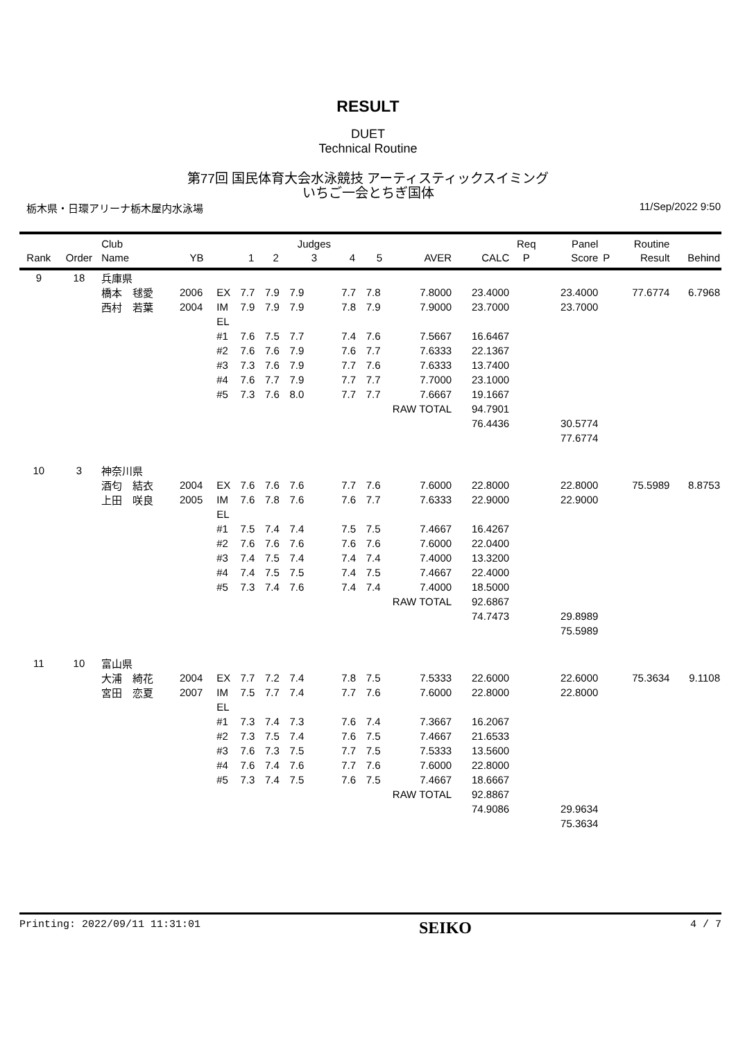RESULT
DUET
Technical Routine
第77回 国民体育大会水泳競技 アーティスティックスイミング
いちご一会とちぎ国体
栃木県・日環アリーナ栃木屋内水泳場 11/Sep/2022 9:50
| Rank | Order | Club Name | YB | | 1 | 2 | Judges 3 | 4 | 5 | AVER | CALC | Req P | Panel Score | P | Routine Result | Behind |
| --- | --- | --- | --- | --- | --- | --- | --- | --- | --- | --- | --- | --- | --- | --- | --- | --- |
| 9 | 18 | 兵庫県 | | | | | | | | | | | | | | |
| | | 橋本 毬愛 | 2006 | EX | 7.7 | 7.9 | 7.9 | 7.7 | 7.8 | 7.8000 | 23.4000 | | 23.4000 | | 77.6774 | 6.7968 |
| | | 西村 若葉 | 2004 | IM | 7.9 | 7.9 | 7.9 | 7.8 | 7.9 | 7.9000 | 23.7000 | | 23.7000 | | | |
| | | | | EL | | | | | | | | | | | | |
| | | | | #1 | 7.6 | 7.5 | 7.7 | 7.4 | 7.6 | 7.5667 | 16.6467 | | | | | |
| | | | | #2 | 7.6 | 7.6 | 7.9 | 7.6 | 7.7 | 7.6333 | 22.1367 | | | | | |
| | | | | #3 | 7.3 | 7.6 | 7.9 | 7.7 | 7.6 | 7.6333 | 13.7400 | | | | | |
| | | | | #4 | 7.6 | 7.7 | 7.9 | 7.7 | 7.7 | 7.7000 | 23.1000 | | | | | |
| | | | | #5 | 7.3 | 7.6 | 8.0 | 7.7 | 7.7 | 7.6667 | 19.1667 | | | | | |
| | | | | | | | | | RAW TOTAL | | 94.7901 | | | | | |
| | | | | | | | | | | | 76.4436 | | 30.5774 | | | |
| | | | | | | | | | | | | | 77.6774 | | | |
| 10 | 3 | 神奈川県 | | | | | | | | | | | | | | |
| | | 酒匂 結衣 | 2004 | EX | 7.6 | 7.6 | 7.6 | 7.7 | 7.6 | 7.6000 | 22.8000 | | 22.8000 | | 75.5989 | 8.8753 |
| | | 上田 咲良 | 2005 | IM | 7.6 | 7.8 | 7.6 | 7.6 | 7.7 | 7.6333 | 22.9000 | | 22.9000 | | | |
| | | | | EL | | | | | | | | | | | | |
| | | | | #1 | 7.5 | 7.4 | 7.4 | 7.5 | 7.5 | 7.4667 | 16.4267 | | | | | |
| | | | | #2 | 7.6 | 7.6 | 7.6 | 7.6 | 7.6 | 7.6000 | 22.0400 | | | | | |
| | | | | #3 | 7.4 | 7.5 | 7.4 | 7.4 | 7.4 | 7.4000 | 13.3200 | | | | | |
| | | | | #4 | 7.4 | 7.5 | 7.5 | 7.4 | 7.5 | 7.4667 | 22.4000 | | | | | |
| | | | | #5 | 7.3 | 7.4 | 7.6 | 7.4 | 7.4 | 7.4000 | 18.5000 | | | | | |
| | | | | | | | | | RAW TOTAL | | 92.6867 | | | | | |
| | | | | | | | | | | | 74.7473 | | 29.8989 | | | |
| | | | | | | | | | | | | | 75.5989 | | | |
| 11 | 10 | 富山県 | | | | | | | | | | | | | | |
| | | 大浦 綺花 | 2004 | EX | 7.7 | 7.2 | 7.4 | 7.8 | 7.5 | 7.5333 | 22.6000 | | 22.6000 | | 75.3634 | 9.1108 |
| | | 宮田 恋夏 | 2007 | IM | 7.5 | 7.7 | 7.4 | 7.7 | 7.6 | 7.6000 | 22.8000 | | 22.8000 | | | |
| | | | | EL | | | | | | | | | | | | |
| | | | | #1 | 7.3 | 7.4 | 7.3 | 7.6 | 7.4 | 7.3667 | 16.2067 | | | | | |
| | | | | #2 | 7.3 | 7.5 | 7.4 | 7.6 | 7.5 | 7.4667 | 21.6533 | | | | | |
| | | | | #3 | 7.6 | 7.3 | 7.5 | 7.7 | 7.5 | 7.5333 | 13.5600 | | | | | |
| | | | | #4 | 7.6 | 7.4 | 7.6 | 7.7 | 7.6 | 7.6000 | 22.8000 | | | | | |
| | | | | #5 | 7.3 | 7.4 | 7.5 | 7.6 | 7.5 | 7.4667 | 18.6667 | | | | | |
| | | | | | | | | | RAW TOTAL | | 92.8867 | | | | | |
| | | | | | | | | | | | 74.9086 | | 29.9634 | | | |
| | | | | | | | | | | | | | 75.3634 | | | |
Printing: 2022/09/11 11:31:01 SEIKO 4 / 7